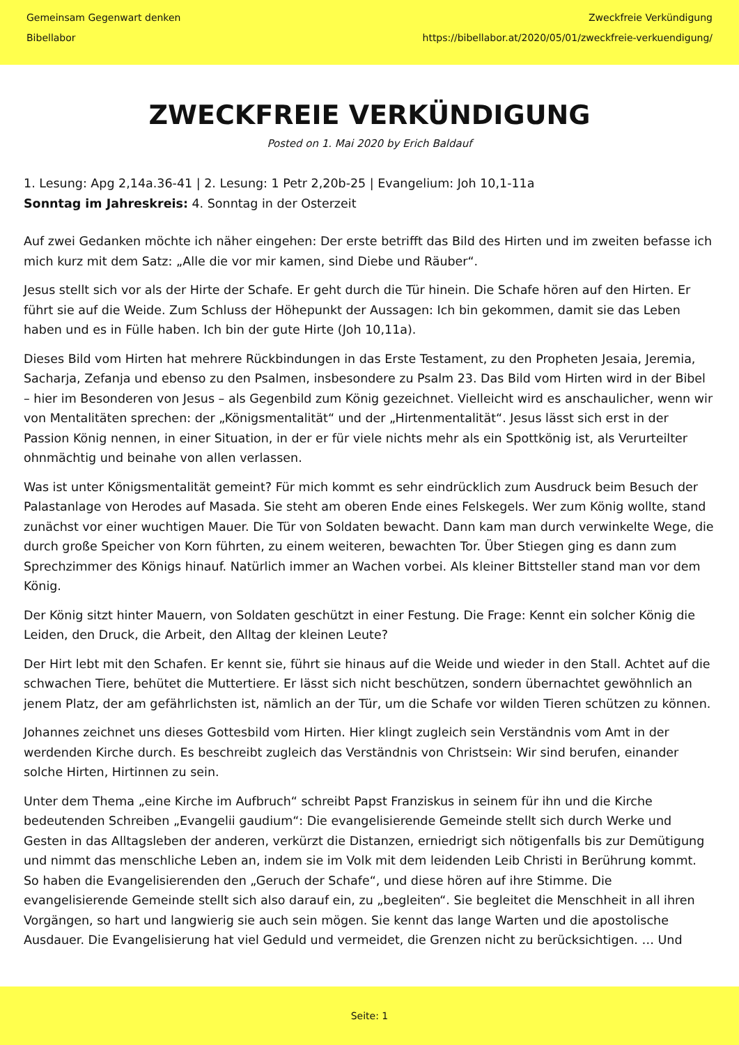Gemeinsam Gegenwart denken
Bibellabor
Zweckfreie Verkündigung
https://bibellabor.at/2020/05/01/zweckfreie-verkuendigung/
ZWECKFREIE VERKÜNDIGUNG
Posted on 1. Mai 2020 by Erich Baldauf
1. Lesung: Apg 2,14a.36-41 | 2. Lesung: 1 Petr 2,20b-25 | Evangelium: Joh 10,1-11a
Sonntag im Jahreskreis: 4. Sonntag in der Osterzeit
Auf zwei Gedanken möchte ich näher eingehen: Der erste betrifft das Bild des Hirten und im zweiten befasse ich mich kurz mit dem Satz: „Alle die vor mir kamen, sind Diebe und Räuber“.
Jesus stellt sich vor als der Hirte der Schafe. Er geht durch die Tür hinein. Die Schafe hören auf den Hirten. Er führt sie auf die Weide. Zum Schluss der Höhepunkt der Aussagen: Ich bin gekommen, damit sie das Leben haben und es in Fülle haben. Ich bin der gute Hirte (Joh 10,11a).
Dieses Bild vom Hirten hat mehrere Rückbindungen in das Erste Testament, zu den Propheten Jesaia, Jeremia, Sacharja, Zefanja und ebenso zu den Psalmen, insbesondere zu Psalm 23. Das Bild vom Hirten wird in der Bibel – hier im Besonderen von Jesus – als Gegenbild zum König gezeichnet. Vielleicht wird es anschaulicher, wenn wir von Mentalitäten sprechen: der „Königsmentalität“ und der „Hirtenmentalität“. Jesus lässt sich erst in der Passion König nennen, in einer Situation, in der er für viele nichts mehr als ein Spottkönig ist, als Verurteilter ohnmächtig und beinahe von allen verlassen.
Was ist unter Königsmentalität gemeint? Für mich kommt es sehr eindrücklich zum Ausdruck beim Besuch der Palastanlage von Herodes auf Masada. Sie steht am oberen Ende eines Felskegels. Wer zum König wollte, stand zunächst vor einer wuchtigen Mauer. Die Tür von Soldaten bewacht. Dann kam man durch verwinkelte Wege, die durch große Speicher von Korn führten, zu einem weiteren, bewachten Tor. Über Stiegen ging es dann zum Sprechzimmer des Königs hinauf. Natürlich immer an Wachen vorbei. Als kleiner Bittsteller stand man vor dem König.
Der König sitzt hinter Mauern, von Soldaten geschützt in einer Festung. Die Frage: Kennt ein solcher König die Leiden, den Druck, die Arbeit, den Alltag der kleinen Leute?
Der Hirt lebt mit den Schafen. Er kennt sie, führt sie hinaus auf die Weide und wieder in den Stall. Achtet auf die schwachen Tiere, behütet die Muttertiere. Er lässt sich nicht beschützen, sondern übernachtet gewöhnlich an jenem Platz, der am gefährlichsten ist, nämlich an der Tür, um die Schafe vor wilden Tieren schützen zu können.
Johannes zeichnet uns dieses Gottesbild vom Hirten. Hier klingt zugleich sein Verständnis vom Amt in der werdenden Kirche durch. Es beschreibt zugleich das Verständnis von Christsein: Wir sind berufen, einander solche Hirten, Hirtinnen zu sein.
Unter dem Thema „eine Kirche im Aufbruch“ schreibt Papst Franziskus in seinem für ihn und die Kirche bedeutenden Schreiben „Evangelii gaudium“: Die evangelisierende Gemeinde stellt sich durch Werke und Gesten in das Alltagsleben der anderen, verkürzt die Distanzen, erniedrigt sich nötigenfalls bis zur Demütigung und nimmt das menschliche Leben an, indem sie im Volk mit dem leidenden Leib Christi in Berührung kommt. So haben die Evangelisierenden den „Geruch der Schafe“, und diese hören auf ihre Stimme. Die evangelisierende Gemeinde stellt sich also darauf ein, zu „begleiten“. Sie begleitet die Menschheit in all ihren Vorgängen, so hart und langwierig sie auch sein mögen. Sie kennt das lange Warten und die apostolische Ausdauer. Die Evangelisierung hat viel Geduld und vermeidet, die Grenzen nicht zu berücksichtigen. … Und
Seite: 1